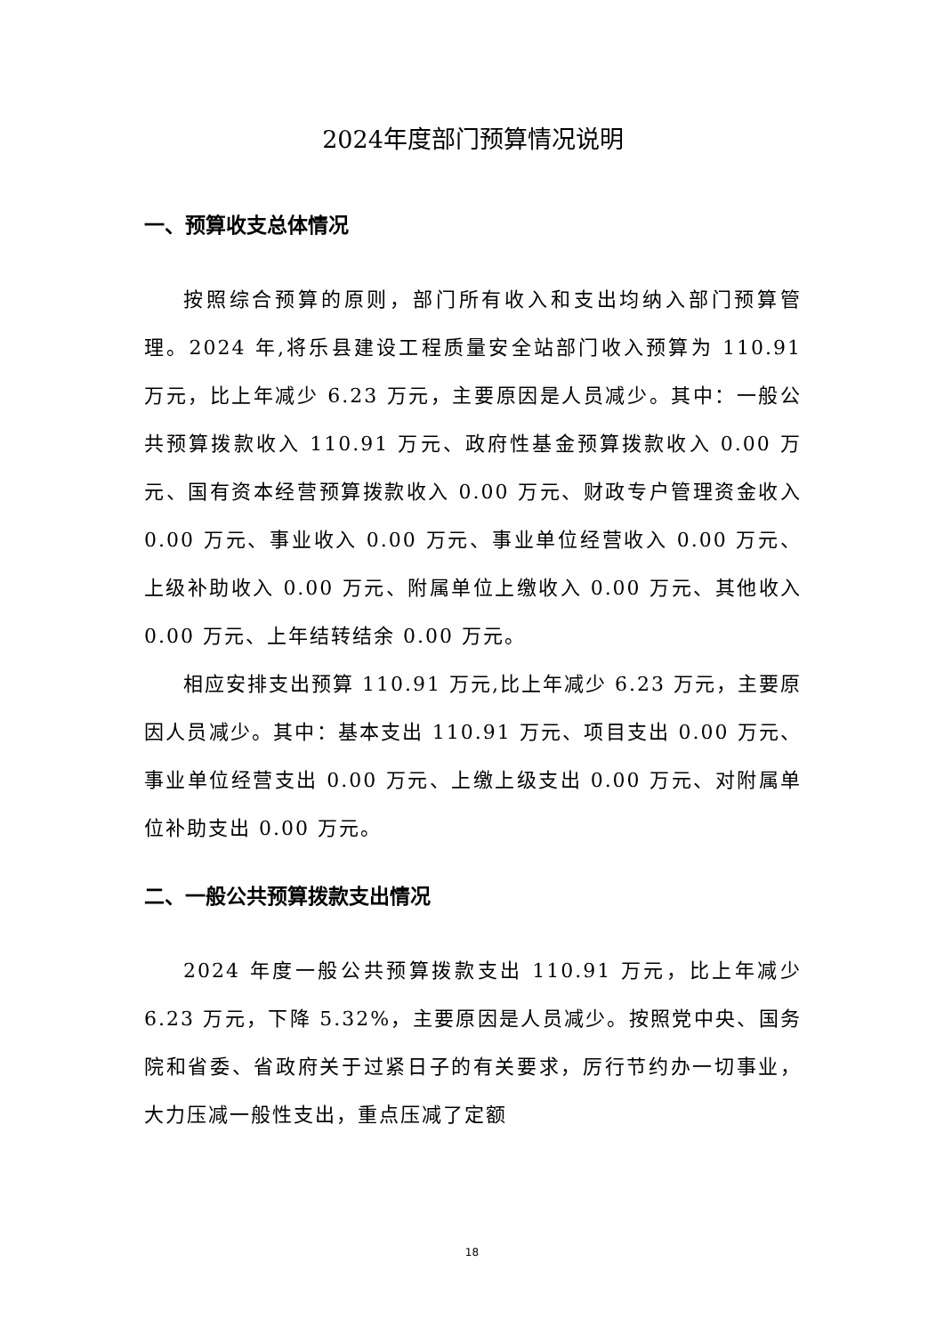2024年度部门预算情况说明
一、预算收支总体情况
按照综合预算的原则，部门所有收入和支出均纳入部门预算管理。2024 年,将乐县建设工程质量安全站部门收入预算为 110.91 万元，比上年减少 6.23 万元，主要原因是人员减少。其中：一般公共预算拨款收入 110.91 万元、政府性基金预算拨款收入 0.00 万元、国有资本经营预算拨款收入 0.00 万元、财政专户管理资金收入 0.00 万元、事业收入 0.00 万元、事业单位经营收入 0.00 万元、上级补助收入 0.00 万元、附属单位上缴收入 0.00 万元、其他收入 0.00 万元、上年结转结余 0.00 万元。
相应安排支出预算 110.91 万元,比上年减少 6.23 万元，主要原因人员减少。其中：基本支出 110.91 万元、项目支出 0.00 万元、事业单位经营支出 0.00 万元、上缴上级支出 0.00 万元、对附属单位补助支出 0.00 万元。
二、一般公共预算拨款支出情况
2024 年度一般公共预算拨款支出 110.91 万元，比上年减少 6.23 万元，下降 5.32%，主要原因是人员减少。按照党中央、国务院和省委、省政府关于过紧日子的有关要求，厉行节约办一切事业，大力压减一般性支出，重点压减了定额
18